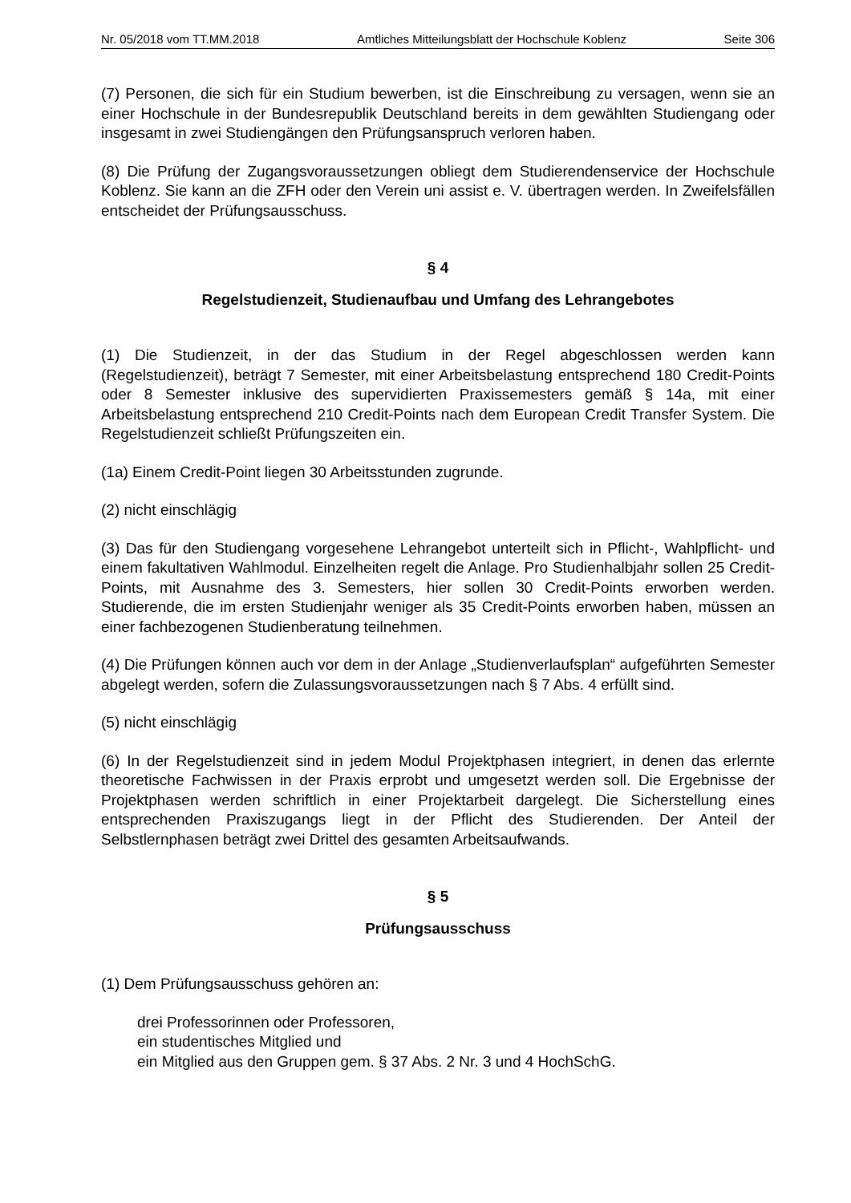Nr. 05/2018 vom TT.MM.2018 Amtliches Mitteilungsblatt der Hochschule Koblenz Seite 306
(7) Personen, die sich für ein Studium bewerben, ist die Einschreibung zu versagen, wenn sie an einer Hochschule in der Bundesrepublik Deutschland bereits in dem gewählten Studiengang oder insgesamt in zwei Studiengängen den Prüfungsanspruch verloren haben.
(8) Die Prüfung der Zugangsvoraussetzungen obliegt dem Studierendenservice der Hochschule Koblenz. Sie kann an die ZFH oder den Verein uni assist e. V. übertragen werden. In Zweifelsfällen entscheidet der Prüfungsausschuss.
§ 4
Regelstudienzeit, Studienaufbau und Umfang des Lehrangebotes
(1) Die Studienzeit, in der das Studium in der Regel abgeschlossen werden kann (Regelstudienzeit), beträgt 7 Semester, mit einer Arbeitsbelastung entsprechend 180 Credit-Points oder 8 Semester inklusive des supervidierten Praxissemesters gemäß § 14a, mit einer Arbeitsbelastung entsprechend 210 Credit-Points nach dem European Credit Transfer System. Die Regelstudienzeit schließt Prüfungszeiten ein.
(1a) Einem Credit-Point liegen 30 Arbeitsstunden zugrunde.
(2) nicht einschlägig
(3) Das für den Studiengang vorgesehene Lehrangebot unterteilt sich in Pflicht-, Wahlpflicht- und einem fakultativen Wahlmodul. Einzelheiten regelt die Anlage. Pro Studienhalbjahr sollen 25 Credit-Points, mit Ausnahme des 3. Semesters, hier sollen 30 Credit-Points erworben werden. Studierende, die im ersten Studienjahr weniger als 35 Credit-Points erworben haben, müssen an einer fachbezogenen Studienberatung teilnehmen.
(4) Die Prüfungen können auch vor dem in der Anlage „Studienverlaufsplan“ aufgeführten Semester abgelegt werden, sofern die Zulassungsvoraussetzungen nach § 7 Abs. 4 erfüllt sind.
(5) nicht einschlägig
(6) In der Regelstudienzeit sind in jedem Modul Projektphasen integriert, in denen das erlernte theoretische Fachwissen in der Praxis erprobt und umgesetzt werden soll. Die Ergebnisse der Projektphasen werden schriftlich in einer Projektarbeit dargelegt. Die Sicherstellung eines entsprechenden Praxiszugangs liegt in der Pflicht des Studierenden. Der Anteil der Selbstlernphasen beträgt zwei Drittel des gesamten Arbeitsaufwands.
§ 5
Prüfungsausschuss
(1) Dem Prüfungsausschuss gehören an:
drei Professorinnen oder Professoren,
ein studentisches Mitglied und
ein Mitglied aus den Gruppen gem. § 37 Abs. 2 Nr. 3 und 4 HochSchG.